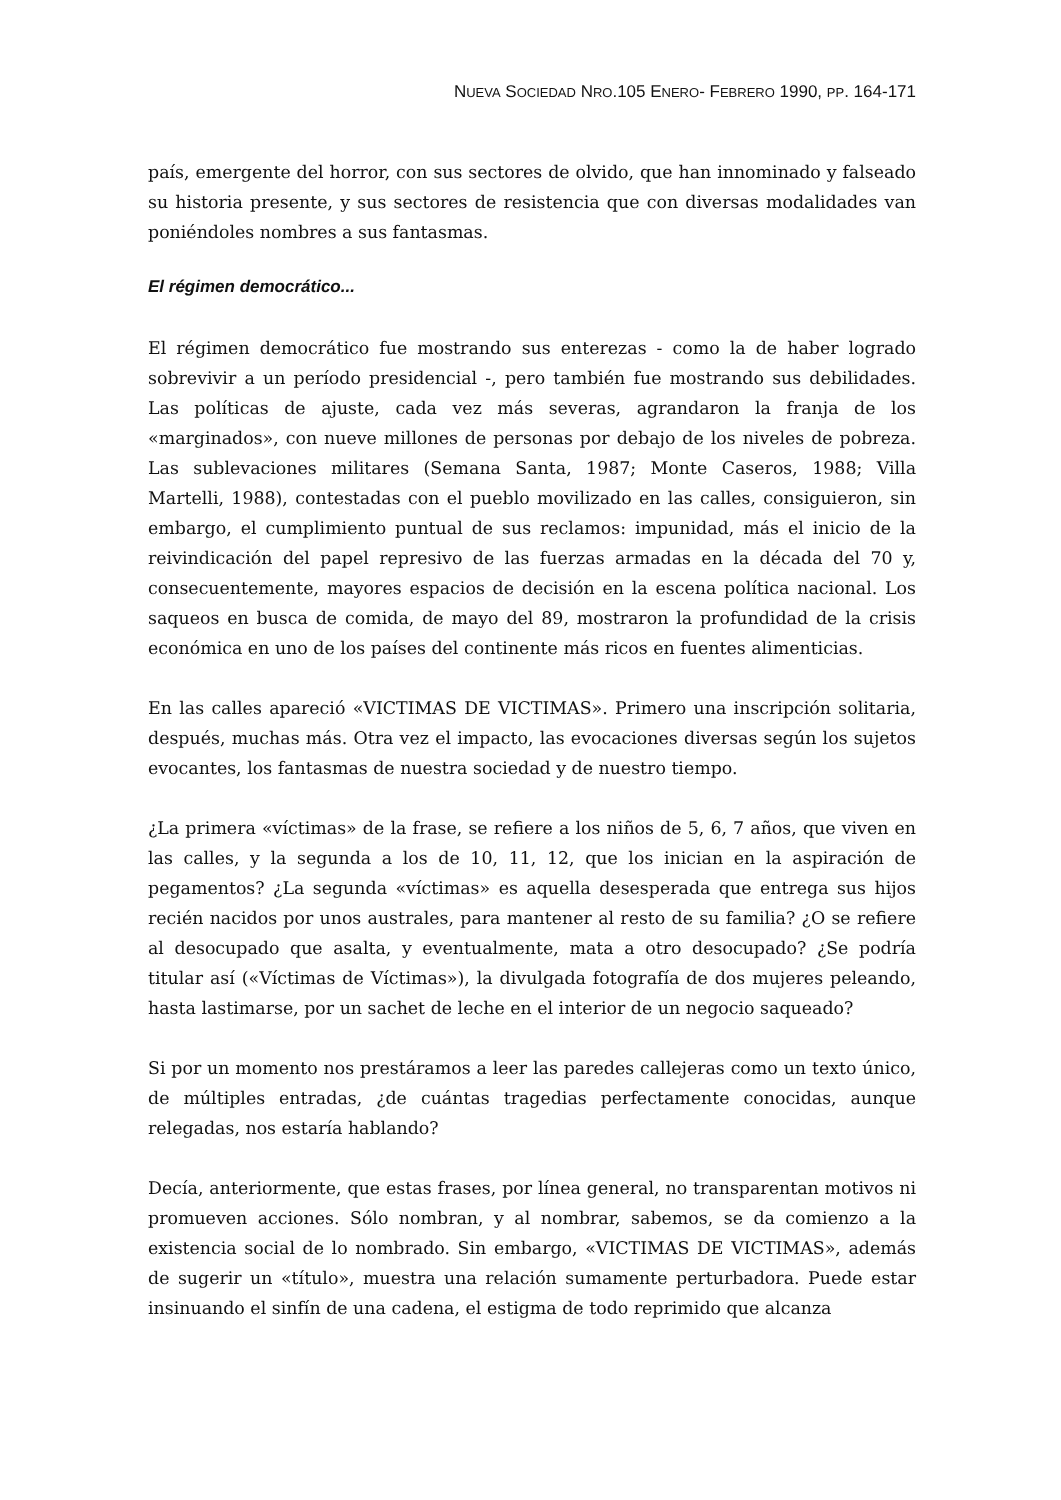NUEVA SOCIEDAD NRO.105 ENERO- FEBRERO 1990, PP. 164-171
país, emergente del horror, con sus sectores de olvido, que han innominado y falseado su historia presente, y sus sectores de resistencia que con diversas modalidades van poniéndoles nombres a sus fantasmas.
El régimen democrático...
El régimen democrático fue mostrando sus enterezas - como la de haber logrado sobrevivir a un período presidencial -, pero también fue mostrando sus debilidades. Las políticas de ajuste, cada vez más severas, agrandaron la franja de los «marginados», con nueve millones de personas por debajo de los niveles de pobreza. Las sublevaciones militares (Semana Santa, 1987; Monte Caseros, 1988; Villa Martelli, 1988), contestadas con el pueblo movilizado en las calles, consiguieron, sin embargo, el cumplimiento puntual de sus reclamos: impunidad, más el inicio de la reivindicación del papel represivo de las fuerzas armadas en la década del 70 y, consecuentemente, mayores espacios de decisión en la escena política nacional. Los saqueos en busca de comida, de mayo del 89, mostraron la profundidad de la crisis económica en uno de los países del continente más ricos en fuentes alimenticias.
En las calles apareció «VICTIMAS DE VICTIMAS». Primero una inscripción solitaria, después, muchas más. Otra vez el impacto, las evocaciones diversas según los sujetos evocantes, los fantasmas de nuestra sociedad y de nuestro tiempo.
¿La primera «víctimas» de la frase, se refiere a los niños de 5, 6, 7 años, que viven en las calles, y la segunda a los de 10, 11, 12, que los inician en la aspiración de pegamentos? ¿La segunda «víctimas» es aquella desesperada que entrega sus hijos recién nacidos por unos australes, para mantener al resto de su familia? ¿O se refiere al desocupado que asalta, y eventualmente, mata a otro desocupado? ¿Se podría titular así («Víctimas de Víctimas»), la divulgada fotografía de dos mujeres peleando, hasta lastimarse, por un sachet de leche en el interior de un negocio saqueado?
Si por un momento nos prestáramos a leer las paredes callejeras como un texto único, de múltiples entradas, ¿de cuántas tragedias perfectamente conocidas, aunque relegadas, nos estaría hablando?
Decía, anteriormente, que estas frases, por línea general, no transparentan motivos ni promueven acciones. Sólo nombran, y al nombrar, sabemos, se da comienzo a la existencia social de lo nombrado. Sin embargo, «VICTIMAS DE VICTIMAS», además de sugerir un «título», muestra una relación sumamente perturbadora. Puede estar insinuando el sinfín de una cadena, el estigma de todo reprimido que alcanza